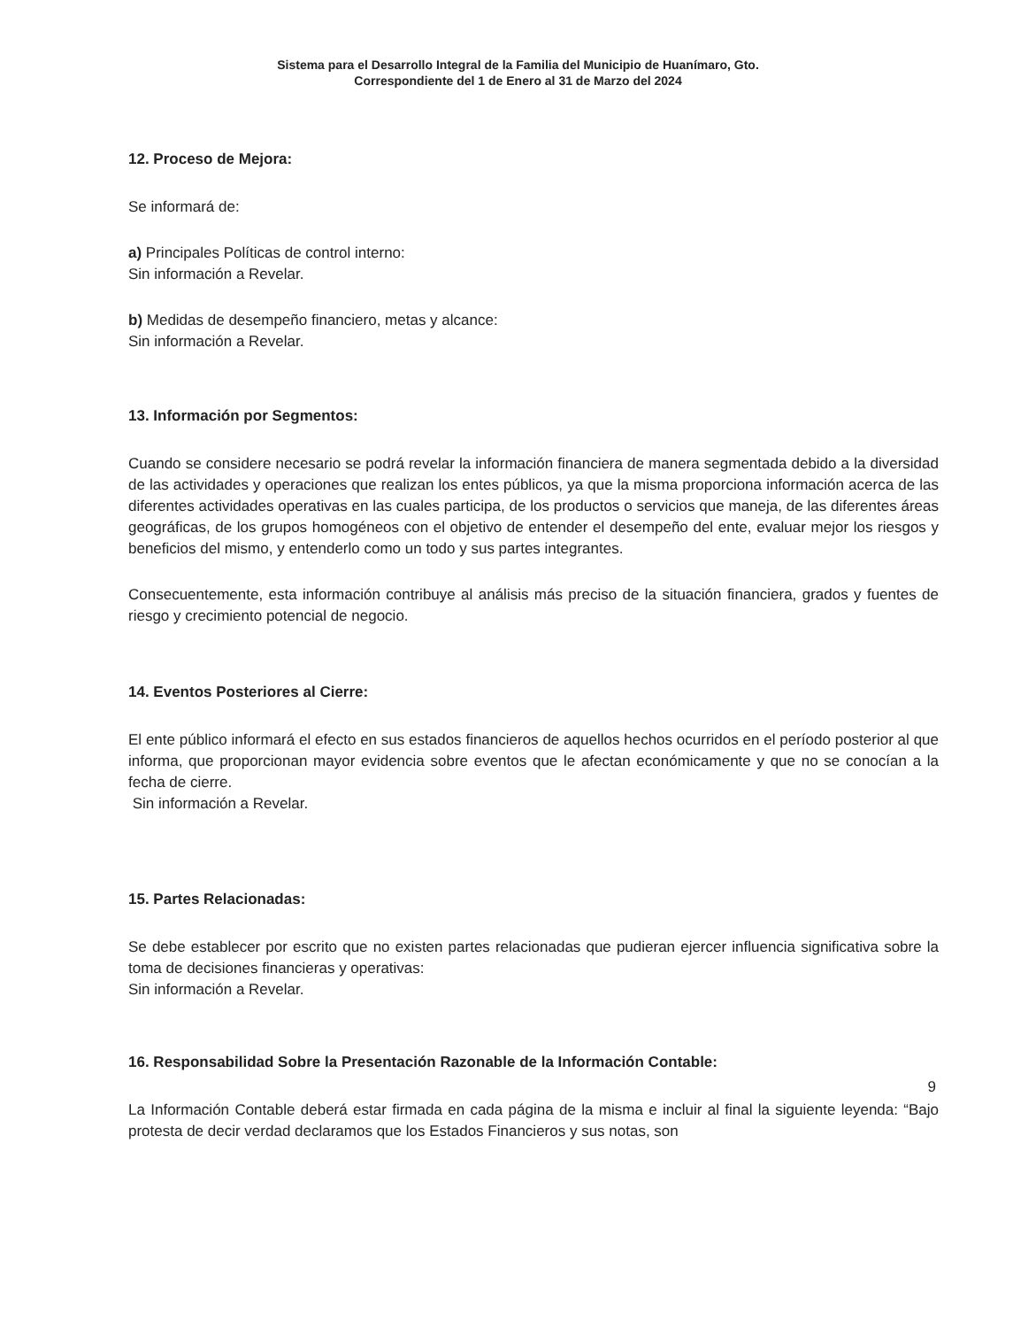Sistema para el Desarrollo Integral de la Familia del Municipio de Huanímaro, Gto.
Correspondiente del 1 de Enero al 31 de Marzo del 2024
12. Proceso de Mejora:
Se informará de:
a) Principales Políticas de control interno:
Sin información a Revelar.
b) Medidas de desempeño financiero, metas y alcance:
Sin información a Revelar.
13. Información por Segmentos:
Cuando se considere necesario se podrá revelar la información financiera de manera segmentada debido a la diversidad de las actividades y operaciones que realizan los entes públicos, ya que la misma proporciona información acerca de las diferentes actividades operativas en las cuales participa, de los productos o servicios que maneja, de las diferentes áreas geográficas, de los grupos homogéneos con el objetivo de entender el desempeño del ente, evaluar mejor los riesgos y beneficios del mismo, y entenderlo como un todo y sus partes integrantes.
Consecuentemente, esta información contribuye al análisis más preciso de la situación financiera, grados y fuentes de riesgo y crecimiento potencial de negocio.
14. Eventos Posteriores al Cierre:
El ente público informará el efecto en sus estados financieros de aquellos hechos ocurridos en el período posterior al que informa, que proporcionan mayor evidencia sobre eventos que le afectan económicamente y que no se conocían a la fecha de cierre.
Sin información a Revelar.
15. Partes Relacionadas:
Se debe establecer por escrito que no existen partes relacionadas que pudieran ejercer influencia significativa sobre la toma de decisiones financieras y operativas:
Sin información a Revelar.
16. Responsabilidad Sobre la Presentación Razonable de la Información Contable:
La Información Contable deberá estar firmada en cada página de la misma e incluir al final la siguiente leyenda: “Bajo protesta de decir verdad declaramos que los Estados Financieros y sus notas, son
9